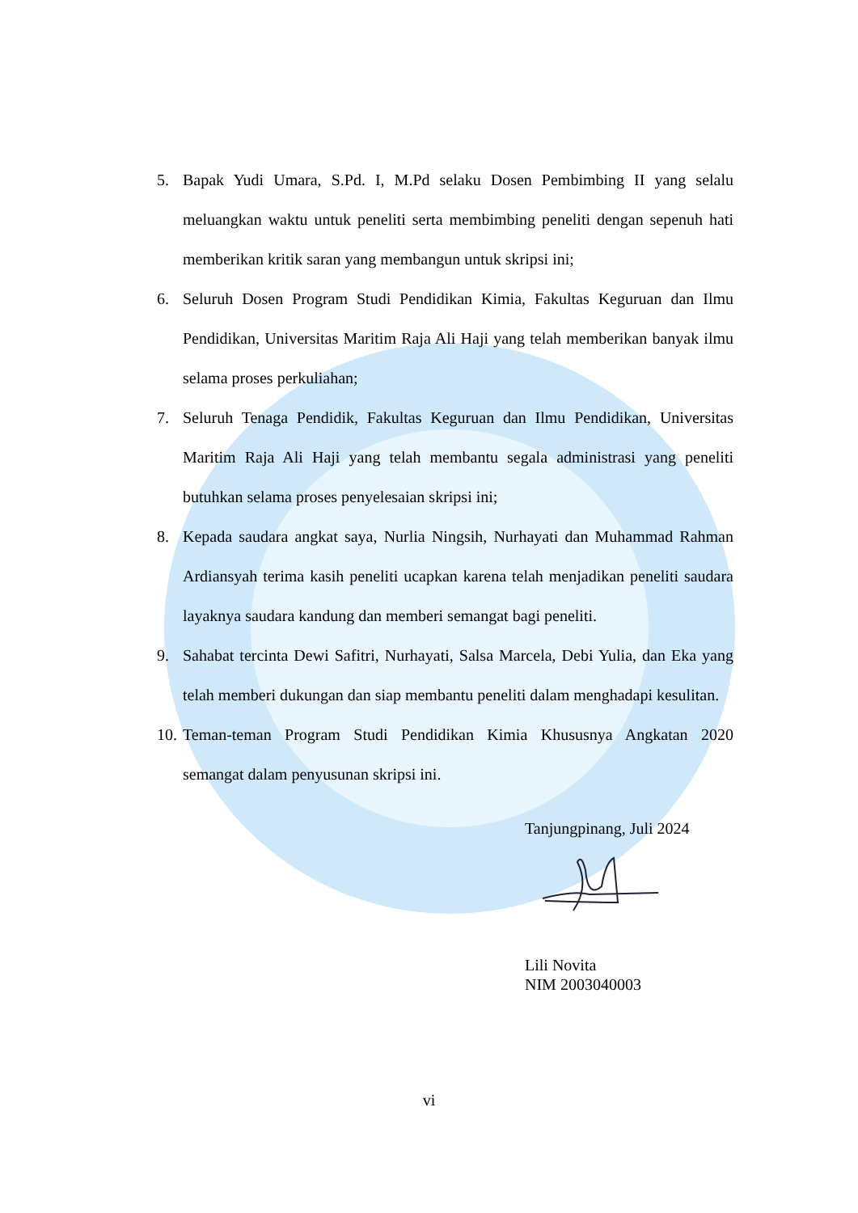5. Bapak Yudi Umara, S.Pd. I, M.Pd selaku Dosen Pembimbing II yang selalu meluangkan waktu untuk peneliti serta membimbing peneliti dengan sepenuh hati memberikan kritik saran yang membangun untuk skripsi ini;
6. Seluruh Dosen Program Studi Pendidikan Kimia, Fakultas Keguruan dan Ilmu Pendidikan, Universitas Maritim Raja Ali Haji yang telah memberikan banyak ilmu selama proses perkuliahan;
7. Seluruh Tenaga Pendidik, Fakultas Keguruan dan Ilmu Pendidikan, Universitas Maritim Raja Ali Haji yang telah membantu segala administrasi yang peneliti butuhkan selama proses penyelesaian skripsi ini;
8. Kepada saudara angkat saya, Nurlia Ningsih, Nurhayati dan Muhammad Rahman Ardiansyah terima kasih peneliti ucapkan karena telah menjadikan peneliti saudara layaknya saudara kandung dan memberi semangat bagi peneliti.
9. Sahabat tercinta Dewi Safitri, Nurhayati, Salsa Marcela, Debi Yulia, dan Eka yang telah memberi dukungan dan siap membantu peneliti dalam menghadapi kesulitan.
10. Teman-teman Program Studi Pendidikan Kimia Khususnya Angkatan 2020 semangat dalam penyusunan skripsi ini.
Tanjungpinang, Juli 2024
Lili Novita
NIM 2003040003
vi